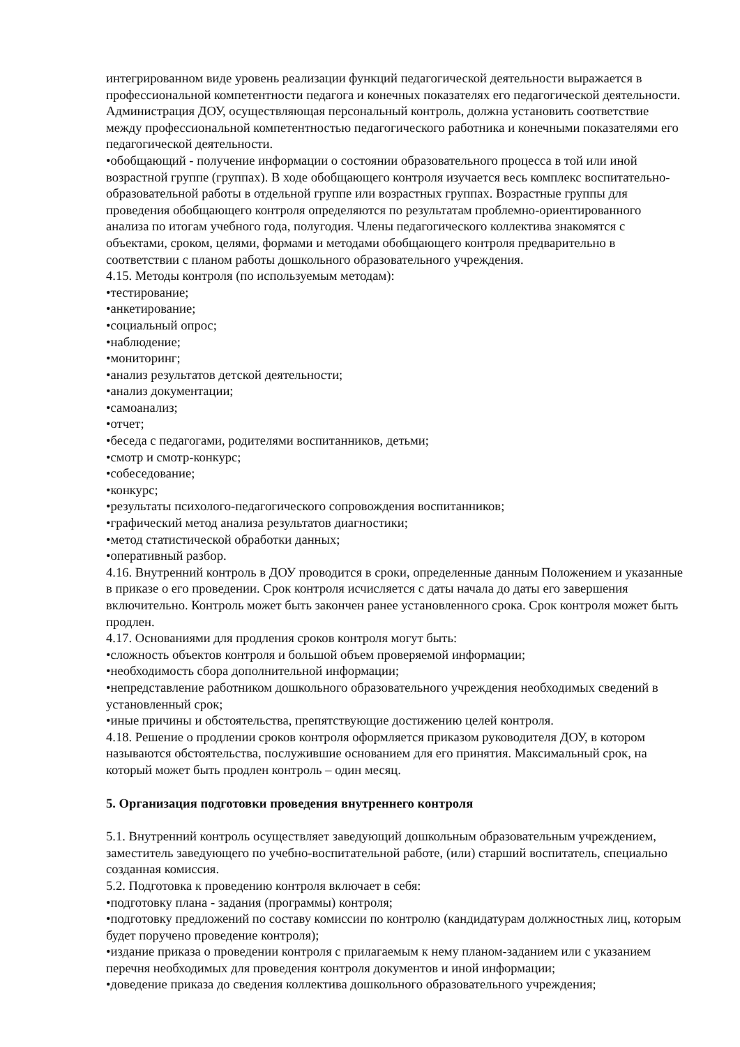интегрированном виде уровень реализации функций педагогической деятельности выражается в профессиональной компетентности педагога и конечных показателях его педагогической деятельности. Администрация ДОУ, осуществляющая персональный контроль, должна установить соответствие между профессиональной компетентностью педагогического работника и конечными показателями его педагогической деятельности.
•обобщающий - получение информации о состоянии образовательного процесса в той или иной возрастной группе (группах). В ходе обобщающего контроля изучается весь комплекс воспитательно-образовательной работы в отдельной группе или возрастных группах. Возрастные группы для проведения обобщающего контроля определяются по результатам проблемно-ориентированного анализа по итогам учебного года, полугодия. Члены педагогического коллектива знакомятся с объектами, сроком, целями, формами и методами обобщающего контроля предварительно в соответствии с планом работы дошкольного образовательного учреждения.
4.15. Методы контроля (по используемым методам):
•тестирование;
•анкетирование;
•социальный опрос;
•наблюдение;
•мониторинг;
•анализ результатов детской деятельности;
•анализ документации;
•самоанализ;
•отчет;
•беседа с педагогами, родителями воспитанников, детьми;
•смотр и смотр-конкурс;
•собеседование;
•конкурс;
•результаты психолого-педагогического сопровождения воспитанников;
•графический метод анализа результатов диагностики;
•метод статистической обработки данных;
•оперативный разбор.
4.16. Внутренний контроль в ДОУ проводится в сроки, определенные данным Положением и указанные в приказе о его проведении. Срок контроля исчисляется с даты начала до даты его завершения включительно. Контроль может быть закончен ранее установленного срока. Срок контроля может быть продлен.
4.17. Основаниями для продления сроков контроля могут быть:
•сложность объектов контроля и большой объем проверяемой информации;
•необходимость сбора дополнительной информации;
•непредставление работником дошкольного образовательного учреждения необходимых сведений в установленный срок;
•иные причины и обстоятельства, препятствующие достижению целей контроля.
4.18. Решение о продлении сроков контроля оформляется приказом руководителя ДОУ, в котором называются обстоятельства, послужившие основанием для его принятия. Максимальный срок, на который может быть продлен контроль – один месяц.
5. Организация подготовки проведения внутреннего контроля
5.1. Внутренний контроль осуществляет заведующий дошкольным образовательным учреждением, заместитель заведующего по учебно-воспитательной работе, (или) старший воспитатель, специально созданная комиссия.
5.2. Подготовка к проведению контроля включает в себя:
•подготовку плана - задания (программы) контроля;
•подготовку предложений по составу комиссии по контролю (кандидатурам должностных лиц, которым будет поручено проведение контроля);
•издание приказа о проведении контроля с прилагаемым к нему планом-заданием или с указанием перечня необходимых для проведения контроля документов и иной информации;
•доведение приказа до сведения коллектива дошкольного образовательного учреждения;